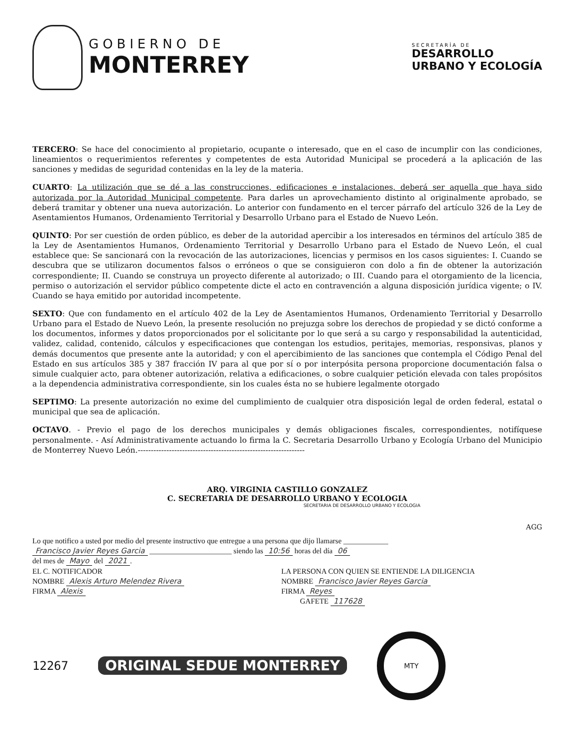GOBIERNO DE
MONTERREY
SECRETARÍA DE
DESARROLLO
URBANO Y ECOLOGÍA
TERCERO: Se hace del conocimiento al propietario, ocupante o interesado, que en el caso de incumplir con las condiciones, lineamientos o requerimientos referentes y competentes de esta Autoridad Municipal se procederá a la aplicación de las sanciones y medidas de seguridad contenidas en la ley de la materia.
CUARTO: La utilización que se dé a las construcciones, edificaciones e instalaciones, deberá ser aquella que haya sido autorizada por la Autoridad Municipal competente. Para darles un aprovechamiento distinto al originalmente aprobado, se deberá tramitar y obtener una nueva autorización. Lo anterior con fundamento en el tercer párrafo del artículo 326 de la Ley de Asentamientos Humanos, Ordenamiento Territorial y Desarrollo Urbano para el Estado de Nuevo León.
QUINTO: Por ser cuestión de orden público, es deber de la autoridad apercibir a los interesados en términos del artículo 385 de la Ley de Asentamientos Humanos, Ordenamiento Territorial y Desarrollo Urbano para el Estado de Nuevo León, el cual establece que: Se sancionará con la revocación de las autorizaciones, licencias y permisos en los casos siguientes: I. Cuando se descubra que se utilizaron documentos falsos o erróneos o que se consiguieron con dolo a fin de obtener la autorización correspondiente; II. Cuando se construya un proyecto diferente al autorizado; o III. Cuando para el otorgamiento de la licencia, permiso o autorización el servidor público competente dicte el acto en contravención a alguna disposición jurídica vigente; o IV. Cuando se haya emitido por autoridad incompetente.
SEXTO: Que con fundamento en el artículo 402 de la Ley de Asentamientos Humanos, Ordenamiento Territorial y Desarrollo Urbano para el Estado de Nuevo León, la presente resolución no prejuzga sobre los derechos de propiedad y se dictó conforme a los documentos, informes y datos proporcionados por el solicitante por lo que será a su cargo y responsabilidad la autenticidad, validez, calidad, contenido, cálculos y especificaciones que contengan los estudios, peritajes, memorias, responsivas, planos y demás documentos que presente ante la autoridad; y con el apercibimiento de las sanciones que contempla el Código Penal del Estado en sus artículos 385 y 387 fracción IV para al que por sí o por interpósita persona proporcione documentación falsa o simule cualquier acto, para obtener autorización, relativa a edificaciones, o sobre cualquier petición elevada con tales propósitos a la dependencia administrativa correspondiente, sin los cuales ésta no se hubiere legalmente otorgado
SEPTIMO: La presente autorización no exime del cumplimiento de cualquier otra disposición legal de orden federal, estatal o municipal que sea de aplicación.
OCTAVO. - Previo el pago de los derechos municipales y demás obligaciones fiscales, correspondientes, notifíquese personalmente. - Así Administrativamente actuando lo firma la C. Secretaria Desarrollo Urbano y Ecología Urbano del Municipio de Monterrey Nuevo León.----------------------------------------------------------------
ARQ. VIRGINIA CASTILLO GONZALEZ
C. SECRETARIA DE DESARROLLO URBANO Y ECOLOGIA
SECRETARIA DE DESARROLLO URBANO Y ECOLOGIA
AGG
Lo que notifico a usted por medio del presente instructivo que entregue a una persona que dijo llamarse ____________
Francisco Javier Reyes Garcia ______________________ siendo las 10:56 horas del día 06
del mes de Mayo del 2021.
EL C. NOTIFICADOR
NOMBRE Alexis Arturo Melendez Rivera
FIRMA Alexis
LA PERSONA CON QUIEN SE ENTIENDE LA DILIGENCIA
NOMBRE Francisco Javier Reyes Garcia
FIRMA Reyes
GAFETE 117628
12267 ORIGINAL SEDUE MONTERREY
MTY